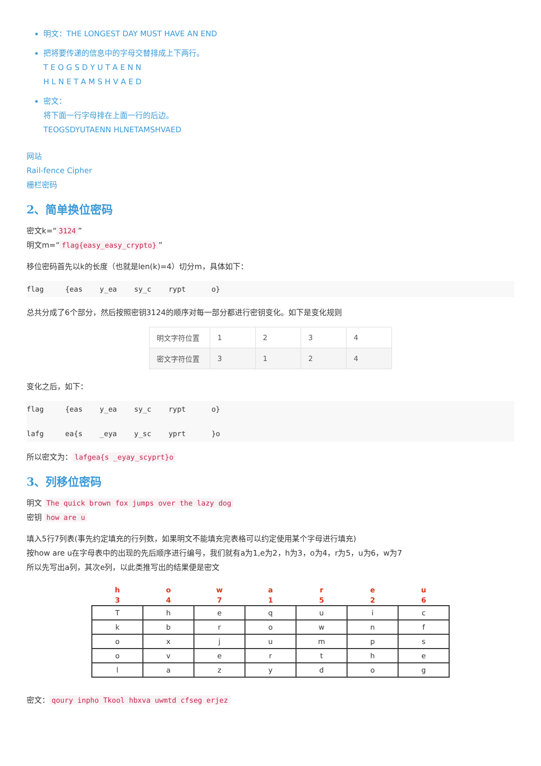明文：THE LONGEST DAY MUST HAVE AN END
把将要传递的信息中的字母交替排成上下两行。
T E O G S D Y U T A E N N
H L N E T A M S H V A E D
密文：
将下面一行字母排在上面一行的后边。
TEOGSDYUTAENN HLNETAMSHVAED
网站
Rail-fence Cipher
栅栏密码
2、简单换位密码
密文k=“3124”
明文m=“flag{easy_easy_crypto}”
移位密码首先以k的长度（也就是len(k)=4）切分m，具体如下：
flag     {eas    y_ea    sy_c    rypt      o}
总共分成了6个部分，然后按照密钥3124的顺序对每一部分都进行密钥变化。如下是变化规则
| 明文字符位置 | 1 | 2 | 3 | 4 |
| 密文字符位置 | 3 | 1 | 2 | 4 |
变化之后，如下：
flag     {eas    y_ea    sy_c    rypt      o}

lafg     ea{s    _eya    y_sc    yprt      }o
所以密文为： lafgea{s _eyay_scyprt}o
3、列移位密码
明文 The quick brown fox jumps over the lazy dog
密钥 how are u
填入5行7列表(事先约定填充的行列数，如果明文不能填充完表格可以约定使用某个字母进行填充)
按how are u在字母表中的出现的先后顺序进行编号，我们就有a为1,e为2，h为3，o为4，r为5，u为6，w为7
所以先写出a列，其次e列，以此类推写出的结果便是密文
| h | o | w | a | r | e | u |
| 3 | 4 | 7 | 1 | 5 | 2 | 6 |
| T | h | e | q | u | i | c |
| k | b | r | o | w | n | f |
| o | x | j | u | m | p | s |
| o | v | e | r | t | h | e |
| l | a | z | y | d | o | g |
密文： qoury inpho Tkool hbxva uwmtd cfseg erjez